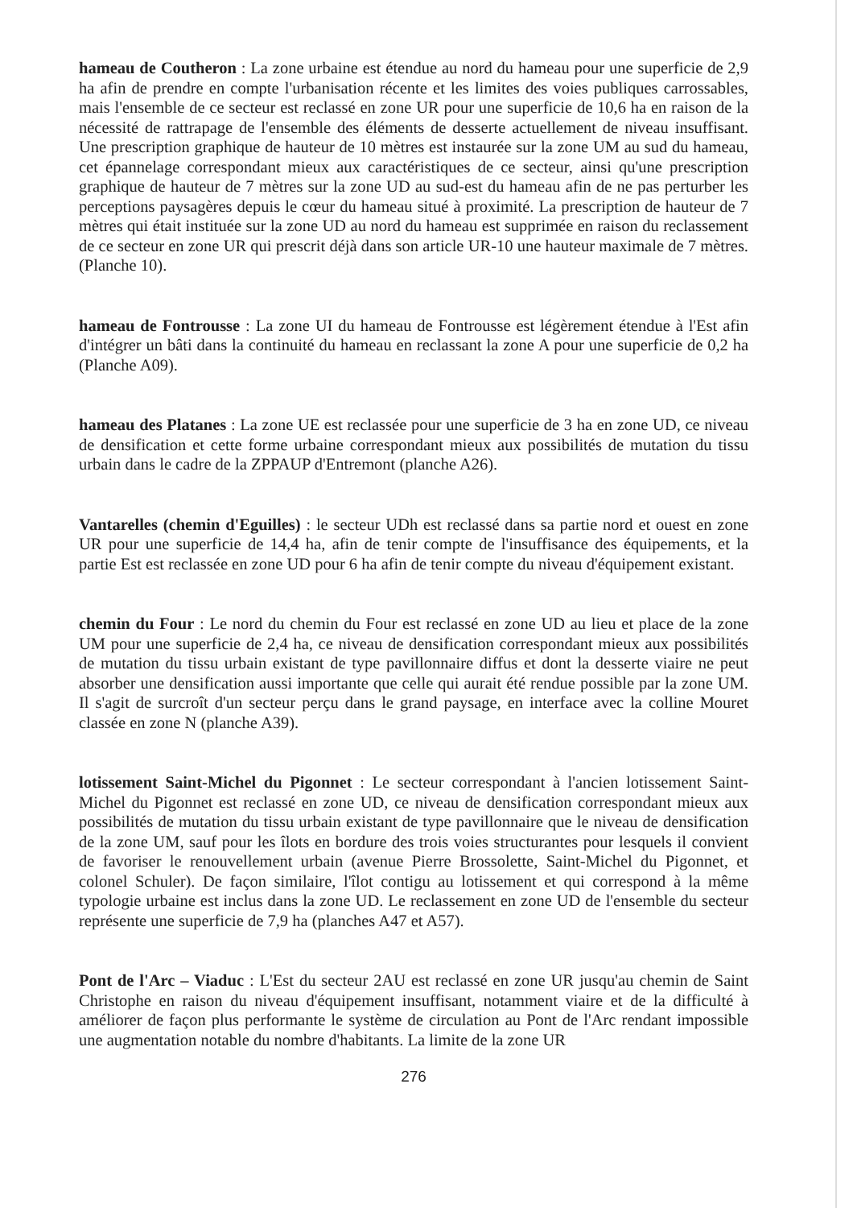hameau de Coutheron : La zone urbaine est étendue au nord du hameau pour une superficie de 2,9 ha afin de prendre en compte l'urbanisation récente et les limites des voies publiques carrossables, mais l'ensemble de ce secteur est reclassé en zone UR pour une superficie de 10,6 ha en raison de la nécessité de rattrapage de l'ensemble des éléments de desserte actuellement de niveau insuffisant. Une prescription graphique de hauteur de 10 mètres est instaurée sur la zone UM au sud du hameau, cet épannelage correspondant mieux aux caractéristiques de ce secteur, ainsi qu'une prescription graphique de hauteur de 7 mètres sur la zone UD au sud-est du hameau afin de ne pas perturber les perceptions paysagères depuis le cœur du hameau situé à proximité. La prescription de hauteur de 7 mètres qui était instituée sur la zone UD au nord du hameau est supprimée en raison du reclassement de ce secteur en zone UR qui prescrit déjà dans son article UR-10 une hauteur maximale de 7 mètres. (Planche 10).
hameau de Fontrousse : La zone UI du hameau de Fontrousse est légèrement étendue à l'Est afin d'intégrer un bâti dans la continuité du hameau en reclassant la zone A pour une superficie de 0,2 ha (Planche A09).
hameau des Platanes : La zone UE est reclassée pour une superficie de 3 ha en zone UD, ce niveau de densification et cette forme urbaine correspondant mieux aux possibilités de mutation du tissu urbain dans le cadre de la ZPPAUP d'Entremont (planche A26).
Vantarelles (chemin d'Eguilles) : le secteur UDh est reclassé dans sa partie nord et ouest en zone UR pour une superficie de 14,4 ha, afin de tenir compte de l'insuffisance des équipements, et la partie Est est reclassée en zone UD pour 6 ha afin de tenir compte du niveau d'équipement existant.
chemin du Four : Le nord du chemin du Four est reclassé en zone UD au lieu et place de la zone UM pour une superficie de 2,4 ha, ce niveau de densification correspondant mieux aux possibilités de mutation du tissu urbain existant de type pavillonnaire diffus et dont la desserte viaire ne peut absorber une densification aussi importante que celle qui aurait été rendue possible par la zone UM. Il s'agit de surcroît d'un secteur perçu dans le grand paysage, en interface avec la colline Mouret classée en zone N (planche A39).
lotissement Saint-Michel du Pigonnet : Le secteur correspondant à l'ancien lotissement Saint-Michel du Pigonnet est reclassé en zone UD, ce niveau de densification correspondant mieux aux possibilités de mutation du tissu urbain existant de type pavillonnaire que le niveau de densification de la zone UM, sauf pour les îlots en bordure des trois voies structurantes pour lesquels il convient de favoriser le renouvellement urbain (avenue Pierre Brossolette, Saint-Michel du Pigonnet, et colonel Schuler). De façon similaire, l'îlot contigu au lotissement et qui correspond à la même typologie urbaine est inclus dans la zone UD. Le reclassement en zone UD de l'ensemble du secteur représente une superficie de 7,9 ha (planches A47 et A57).
Pont de l'Arc – Viaduc : L'Est du secteur 2AU est reclassé en zone UR jusqu'au chemin de Saint Christophe en raison du niveau d'équipement insuffisant, notamment viaire et de la difficulté à améliorer de façon plus performante le système de circulation au Pont de l'Arc rendant impossible une augmentation notable du nombre d'habitants. La limite de la zone UR
276